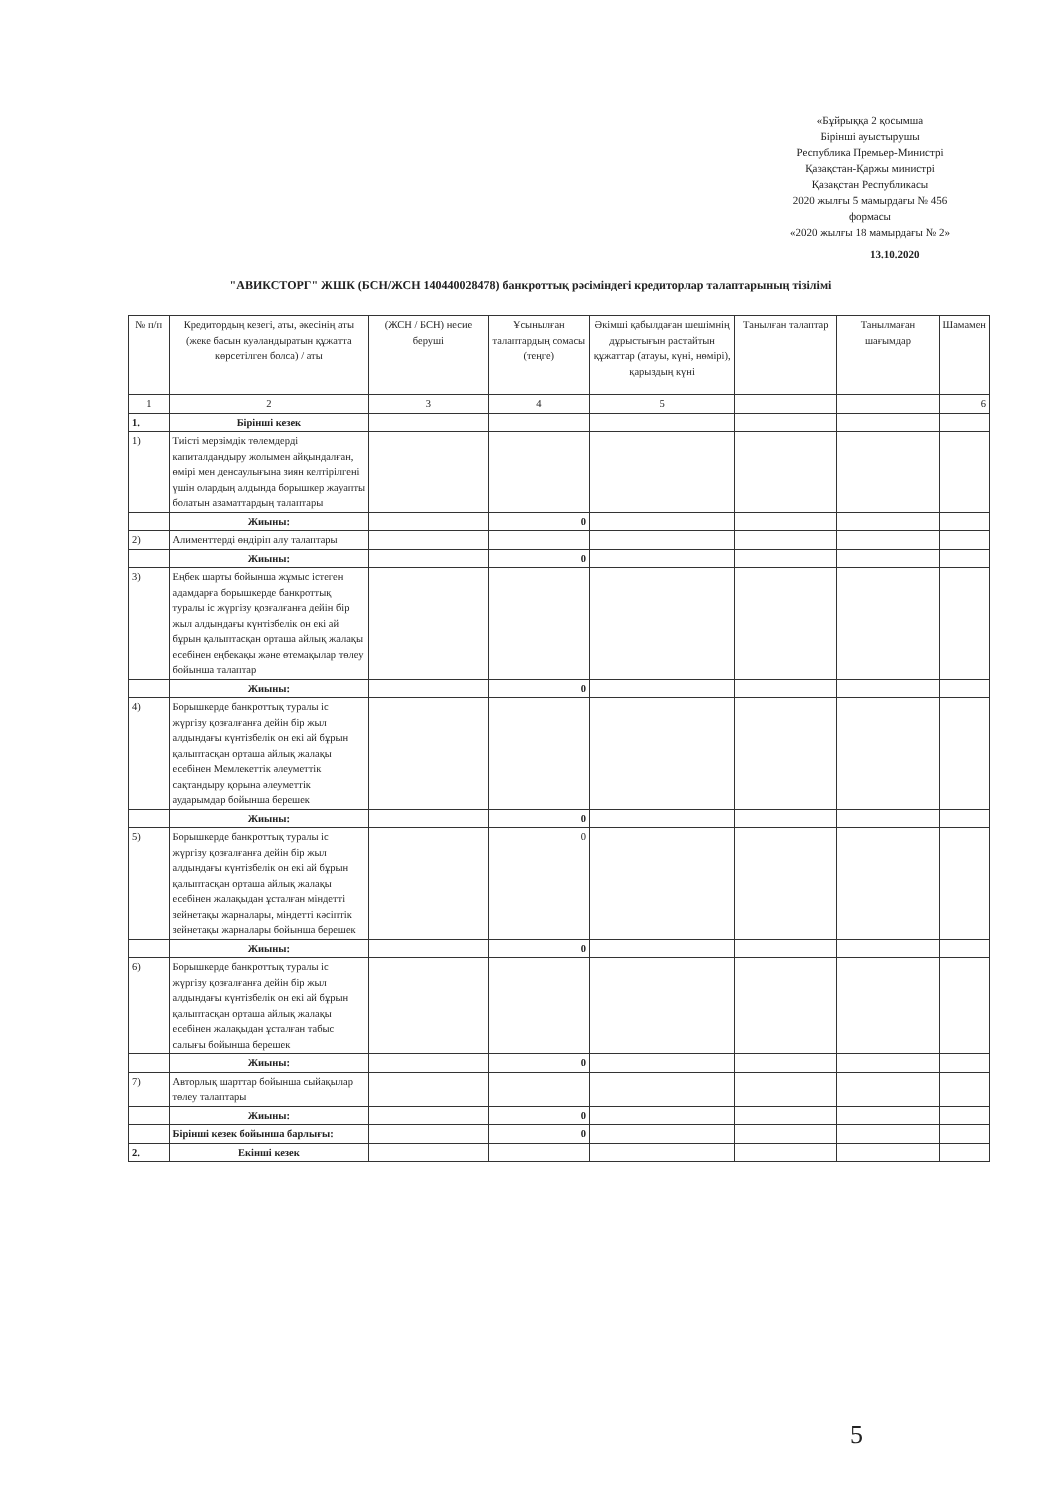«Бұйрыққа 2 қосымша
Бірінші ауыстырушы
Республика Премьер-Министрі
Қазақстан-Қаржы министрі
Қазақстан Республикасы
2020 жылғы 5 мамырдағы № 456
формасы
«2020 жылғы 18 мамырдағы № 2»
13.10.2020
"АВИКСТОРГ" ЖШК (БСН/ЖСН 140440028478) банкроттық рәсіміндегі кредиторлар талаптарының тізілімі
| № п/п | Кредитордың кезегі, аты, әкесінің аты (жеке басын куәландыратын құжатта көрсетілген болса) / аты | (ЖСН / БСН) несие беруші | Ұсынылған талаптардың сомасы (теңге) | Әкімші қабылдаған шешімнің дұрыстығын растайтын құжаттар (атауы, күні, нөмірі), қарыздың күні | Танылған талаптар | Танылмаған шағымдар | Шамамен |
| --- | --- | --- | --- | --- | --- | --- | --- |
| 1 | 2 | 3 | 4 | 5 | | | 6 |
| 1. | Бірінші кезек | | | | | | |
| 1) | Тиісті мерзімдік төлемдерді капиталдандыру жолымен айқындалған, өмірі мен денсаулығына зиян келтірілгені үшін олардың алдында борышкер жауапты болатын азаматтардың талаптары | | | | | | |
| | Жиыны: | | 0 | | | | |
| 2) | Алименттерді өндіріп алу талаптары | | | | | | |
| | Жиыны: | | 0 | | | | |
| 3) | Еңбек шарты бойынша жұмыс істеген адамдарға борышкерде банкроттық туралы іс жүргізу қозғалғанға дейін бір жыл алдындағы күнтізбелік он екі ай бұрын қалыптасқан орташа айлық жалақы есебінен еңбекақы және өтемақылар төлеу бойынша талаптар | | | | | | |
| | Жиыны: | | 0 | | | | |
| 4) | Борышкерде банкроттық туралы іс жүргізу қозғалғанға дейін бір жыл алдындағы күнтізбелік он екі ай бұрын қалыптасқан орташа айлық жалақы есебінен Мемлекеттік әлеуметтік сақтандыру қорына әлеуметтік аударымдар бойынша берешек | | | | | | |
| | Жиыны: | | 0 | | | | |
| 5) | Борышкерде банкроттық туралы іс жүргізу қозғалғанға дейін бір жыл алдындағы күнтізбелік он екі ай бұрын қалыптасқан орташа айлық жалақы есебінен жалақыдан ұсталған міндетті зейнетақы жарналары, міндетті кәсіптік зейнетақы жарналары бойынша берешек | | 0 | | | | |
| | Жиыны: | | 0 | | | | |
| 6) | Борышкерде банкроттық туралы іс жүргізу қозғалғанға дейін бір жыл алдындағы күнтізбелік он екі ай бұрын қалыптасқан орташа айлық жалақы есебінен жалақыдан ұсталған табыс салығы бойынша берешек | | | | | | |
| | Жиыны: | | 0 | | | | |
| 7) | Авторлық шарттар бойынша сыйақылар төлеу талаптары | | | | | | |
| | Жиыны: | | 0 | | | | |
| | Бірінші кезек бойынша барлығы: | | 0 | | | | |
| 2. | Екінші кезек | | | | | | |
5